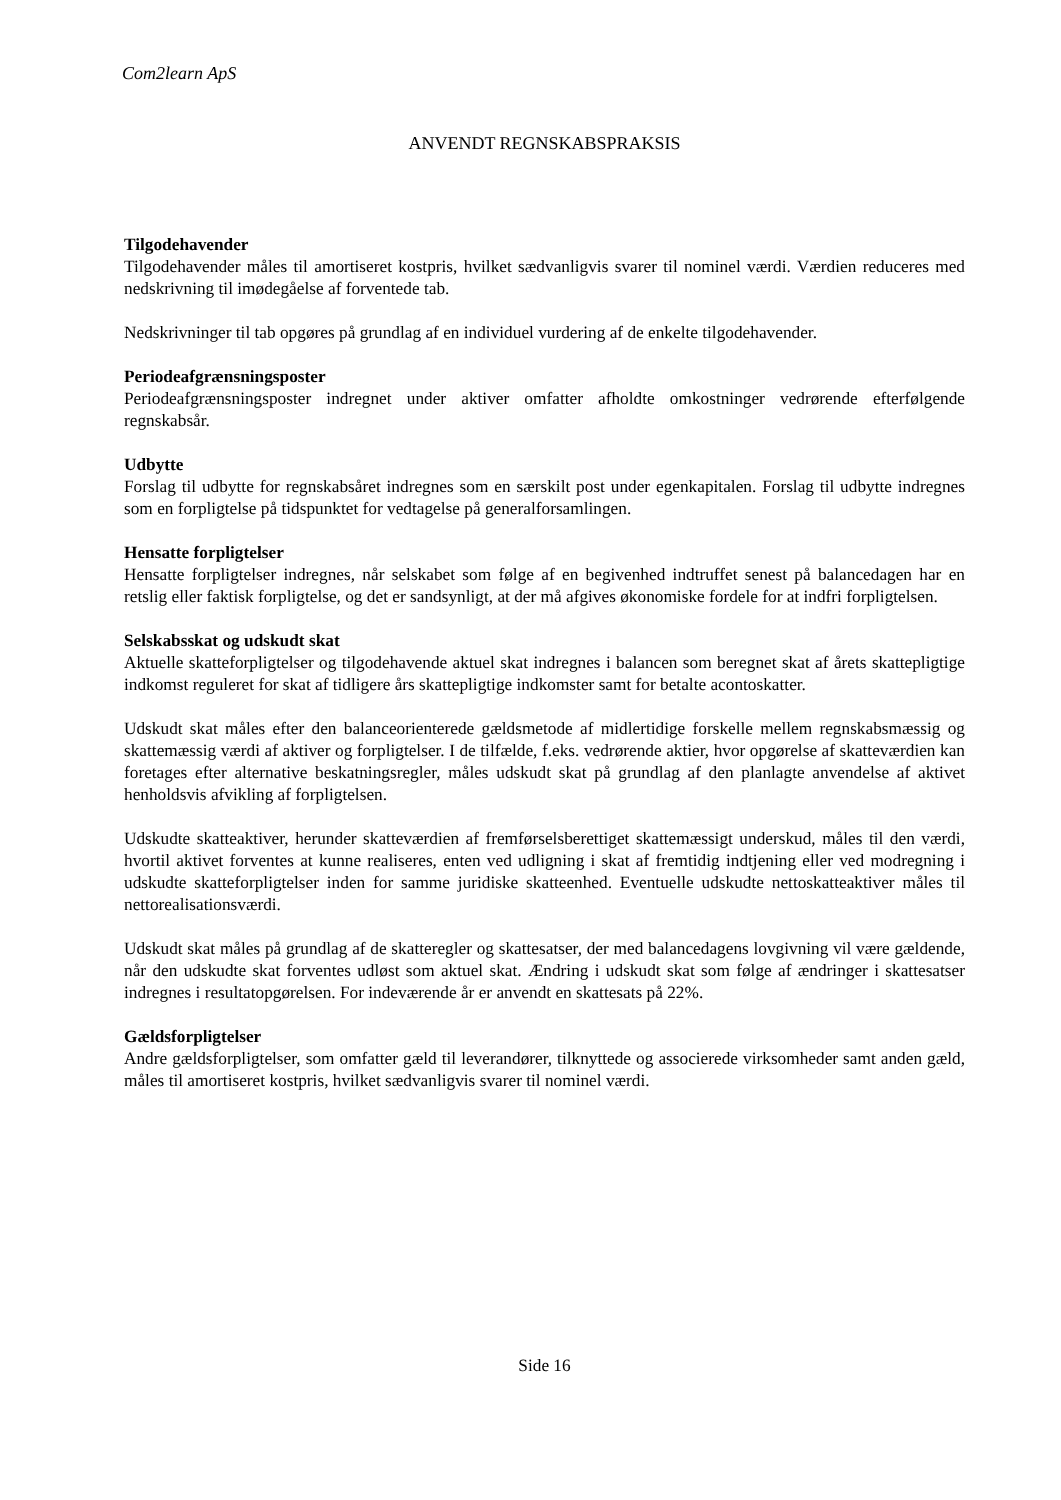Com2learn ApS
ANVENDT REGNSKABSPRAKSIS
Tilgodehavender
Tilgodehavender måles til amortiseret kostpris, hvilket sædvanligvis svarer til nominel værdi. Værdien reduceres med nedskrivning til imødegåelse af forventede tab.
Nedskrivninger til tab opgøres på grundlag af en individuel vurdering af de enkelte tilgodehavender.
Periodeafgrænsningsposter
Periodeafgrænsningsposter indregnet under aktiver omfatter afholdte omkostninger vedrørende efterfølgende regnskabsår.
Udbytte
Forslag til udbytte for regnskabsåret indregnes som en særskilt post under egenkapitalen. Forslag til udbytte indregnes som en forpligtelse på tidspunktet for vedtagelse på generalforsamlingen.
Hensatte forpligtelser
Hensatte forpligtelser indregnes, når selskabet som følge af en begivenhed indtruffet senest på balancedagen har en retslig eller faktisk forpligtelse, og det er sandsynligt, at der må afgives økonomiske fordele for at indfri forpligtelsen.
Selskabsskat og udskudt skat
Aktuelle skatteforpligtelser og tilgodehavende aktuel skat indregnes i balancen som beregnet skat af årets skattepligtige indkomst reguleret for skat af tidligere års skattepligtige indkomster samt for betalte acontoskatter.
Udskudt skat måles efter den balanceorienterede gældsmetode af midlertidige forskelle mellem regnskabsmæssig og skattemæssig værdi af aktiver og forpligtelser. I de tilfælde, f.eks. vedrørende aktier, hvor opgørelse af skatteværdien kan foretages efter alternative beskatningsregler, måles udskudt skat på grundlag af den planlagte anvendelse af aktivet henholdsvis afvikling af forpligtelsen.
Udskudte skatteaktiver, herunder skatteværdien af fremførselsberettiget skattemæssigt underskud, måles til den værdi, hvortil aktivet forventes at kunne realiseres, enten ved udligning i skat af fremtidig indtjening eller ved modregning i udskudte skatteforpligtelser inden for samme juridiske skatteenhed. Eventuelle udskudte nettoskatteaktiver måles til nettorealisationsværdi.
Udskudt skat måles på grundlag af de skatteregler og skattesatser, der med balancedagens lovgivning vil være gældende, når den udskudte skat forventes udløst som aktuel skat. Ændring i udskudt skat som følge af ændringer i skattesatser indregnes i resultatopgørelsen. For indeværende år er anvendt en skattesats på 22%.
Gældsforpligtelser
Andre gældsforpligtelser, som omfatter gæld til leverandører, tilknyttede og associerede virksomheder samt anden gæld, måles til amortiseret kostpris, hvilket sædvanligvis svarer til nominel værdi.
Side 16